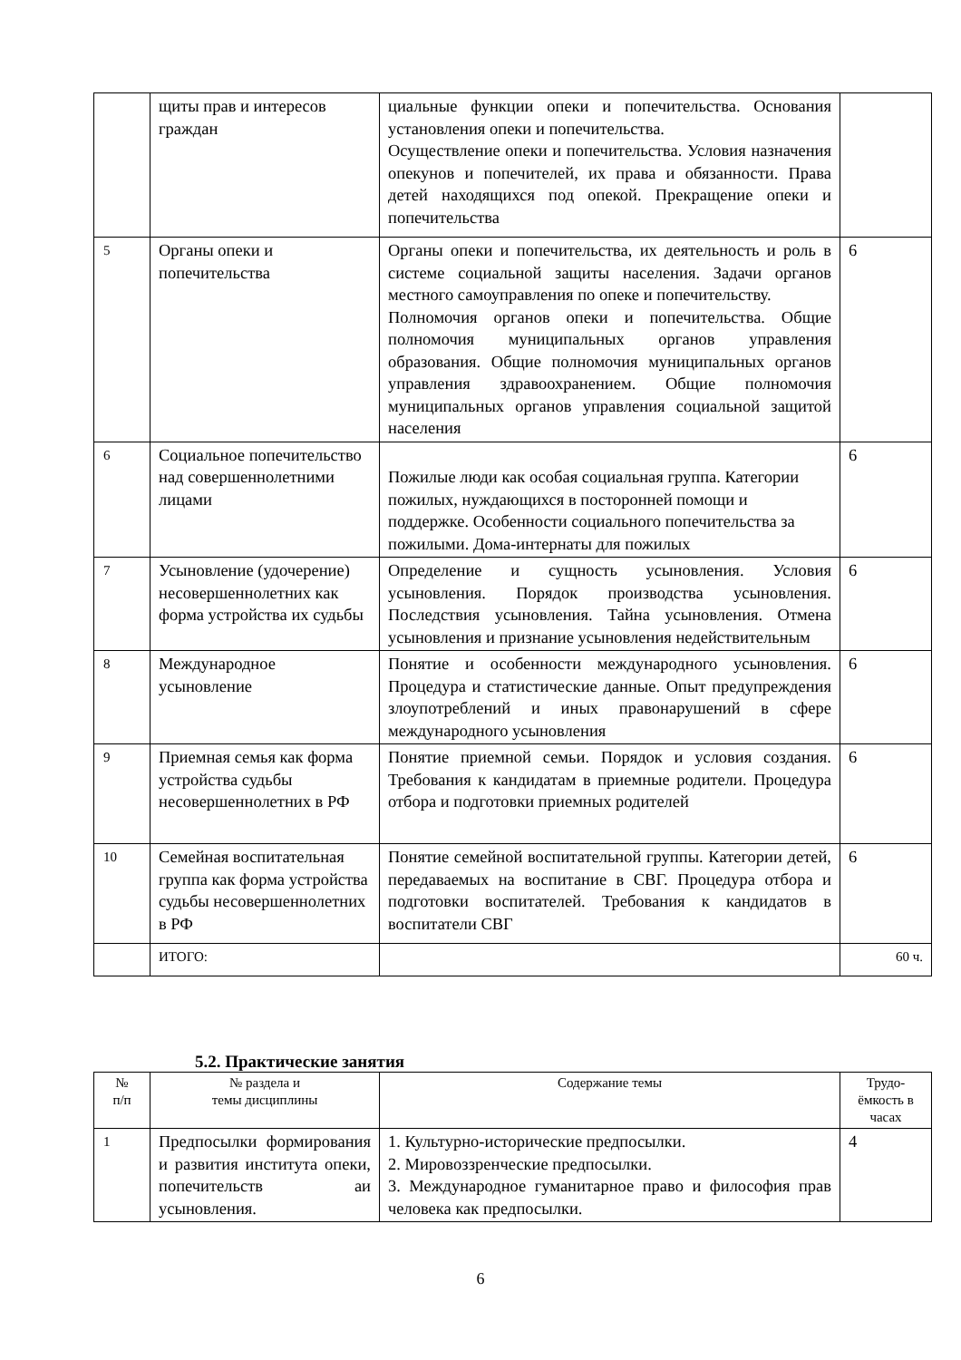| | щиты прав и интересов граждан | циальные функции опеки и попечительства. Основания установления опеки и попечительства. Осуществление опеки и попечительства. Условия назначения опекунов и попечителей, их права и обязанности. Права детей находящихся под опекой. Прекращение опеки и попечительства | |
| 5 | Органы опеки и попечительства | Органы опеки и попечительства, их деятельность и роль в системе социальной защиты населения. Задачи органов местного самоуправления по опеке и попечительству. Полномочия органов опеки и попечительства. Общие полномочия муниципальных органов управления образования. Общие полномочия муниципальных органов управления здравоохранением. Общие полномочия муниципальных органов управления социальной защитой населения | 6 |
| 6 | Социальное попечительство над совершеннолетними лицами | Пожилые люди как особая социальная группа. Категории пожилых, нуждающихся в посторонней помощи и поддержке. Особенности социального попечительства за пожилыми. Дома-интернаты для пожилых | 6 |
| 7 | Усыновление (удочерение) несовершеннолетних как форма устройства их судьбы | Определение и сущность усыновления. Условия усыновления. Порядок производства усыновления. Последствия усыновления. Тайна усыновления. Отмена усыновления и признание усыновления недействительным | 6 |
| 8 | Международное усыновление | Понятие и особенности международного усыновления. Процедура и статистические данные. Опыт предупреждения злоупотреблений и иных правонарушений в сфере международного усыновления | 6 |
| 9 | Приемная семья как форма устройства судьбы несовершеннолетних в РФ | Понятие приемной семьи. Порядок и условия создания. Требования к кандидатам в приемные родители. Процедура отбора и подготовки приемных родителей | 6 |
| 10 | Семейная воспитательная группа как форма устройства судьбы несовершеннолетних в РФ | Понятие семейной воспитательной группы. Категории детей, передаваемых на воспитание в СВГ. Процедура отбора и подготовки воспитателей. Требования к кандидатов в воспитатели СВГ | 6 |
| | ИТОГО: | | 60 ч. |
5.2. Практические занятия
| № п/п | № раздела и темы дисциплины | Содержание темы | Трудо- ёмкость в часах |
| --- | --- | --- | --- |
| 1 | Предпосылки формирования и развития института опеки, попечительств аи усыновления. | 1. Культурно-исторические предпосылки. 2. Мировоззренческие предпосылки. 3. Международное гуманитарное право и философия прав человека как предпосылки. | 4 |
6